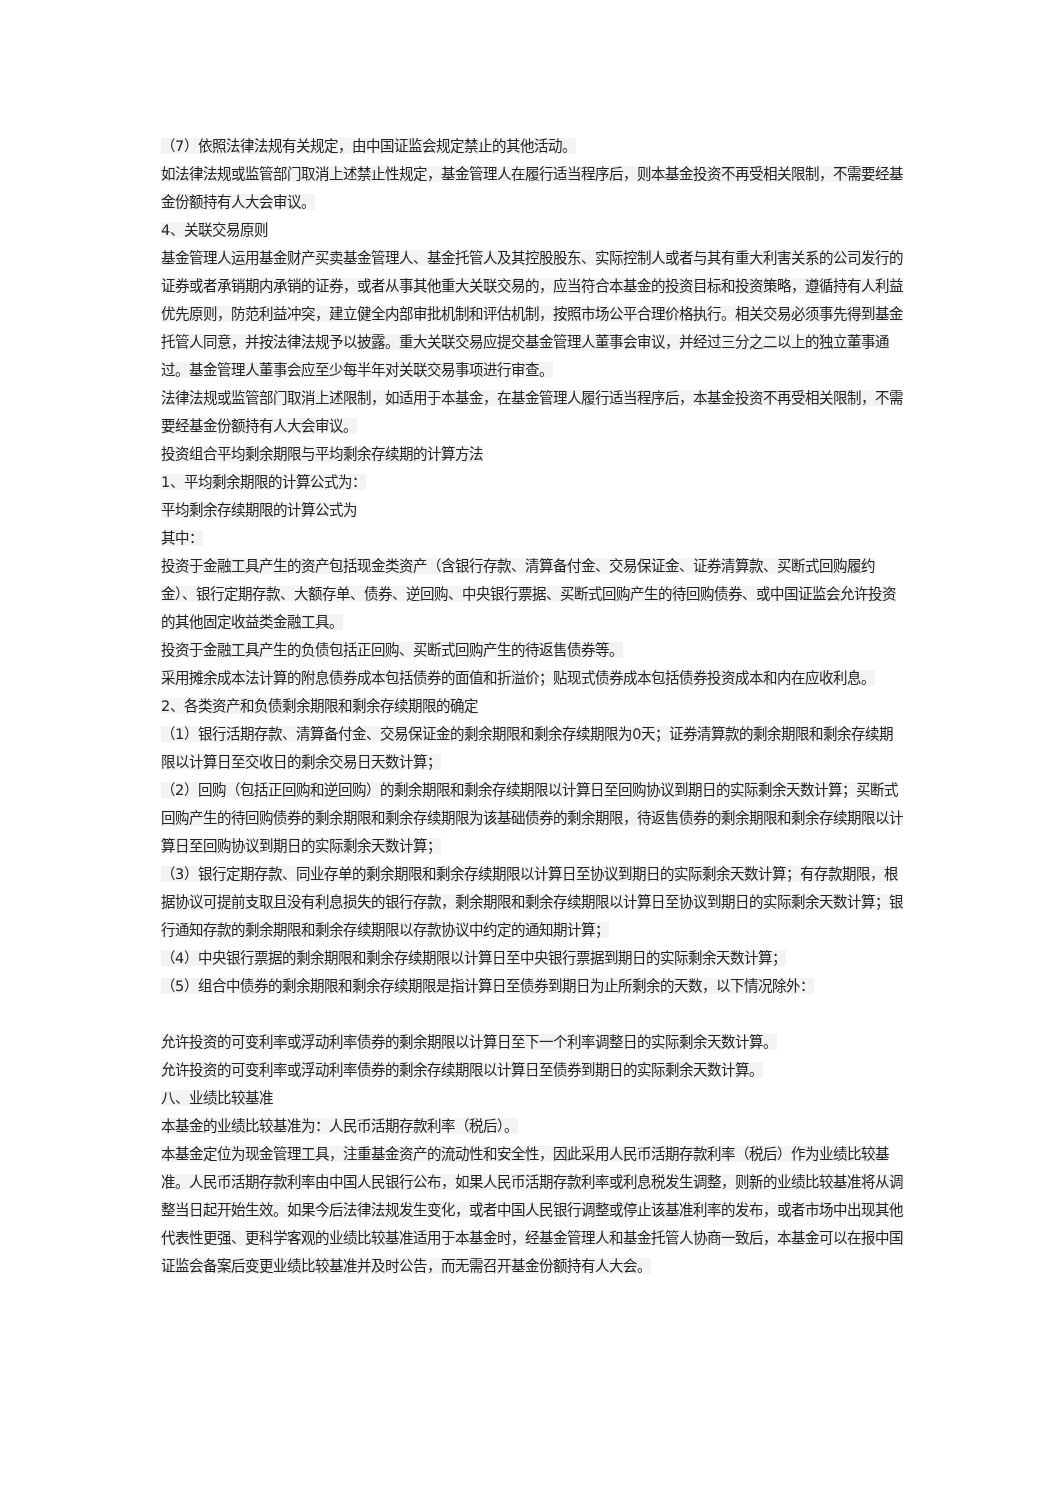（7）依照法律法规有关规定，由中国证监会规定禁止的其他活动。
如法律法规或监管部门取消上述禁止性规定，基金管理人在履行适当程序后，则本基金投资不再受相关限制，不需要经基金份额持有人大会审议。
4、关联交易原则
基金管理人运用基金财产买卖基金管理人、基金托管人及其控股股东、实际控制人或者与其有重大利害关系的公司发行的证券或者承销期内承销的证券，或者从事其他重大关联交易的，应当符合本基金的投资目标和投资策略，遵循持有人利益优先原则，防范利益冲突，建立健全内部审批机制和评估机制，按照市场公平合理价格执行。相关交易必须事先得到基金托管人同意，并按法律法规予以披露。重大关联交易应提交基金管理人董事会审议，并经过三分之二以上的独立董事通过。基金管理人董事会应至少每半年对关联交易事项进行审查。
法律法规或监管部门取消上述限制，如适用于本基金，在基金管理人履行适当程序后，本基金投资不再受相关限制，不需要经基金份额持有人大会审议。
投资组合平均剩余期限与平均剩余存续期的计算方法
1、平均剩余期限的计算公式为：
平均剩余存续期限的计算公式为
其中：
投资于金融工具产生的资产包括现金类资产（含银行存款、清算备付金、交易保证金、证券清算款、买断式回购履约金）、银行定期存款、大额存单、债券、逆回购、中央银行票据、买断式回购产生的待回购债券、或中国证监会允许投资的其他固定收益类金融工具。
投资于金融工具产生的负债包括正回购、买断式回购产生的待返售债券等。
采用摊余成本法计算的附息债券成本包括债券的面值和折溢价；贴现式债券成本包括债券投资成本和内在应收利息。
2、各类资产和负债剩余期限和剩余存续期限的确定
（1）银行活期存款、清算备付金、交易保证金的剩余期限和剩余存续期限为0天；证券清算款的剩余期限和剩余存续期限以计算日至交收日的剩余交易日天数计算；
（2）回购（包括正回购和逆回购）的剩余期限和剩余存续期限以计算日至回购协议到期日的实际剩余天数计算；买断式回购产生的待回购债券的剩余期限和剩余存续期限为该基础债券的剩余期限，待返售债券的剩余期限和剩余存续期限以计算日至回购协议到期日的实际剩余天数计算；
（3）银行定期存款、同业存单的剩余期限和剩余存续期限以计算日至协议到期日的实际剩余天数计算；有存款期限，根据协议可提前支取且没有利息损失的银行存款，剩余期限和剩余存续期限以计算日至协议到期日的实际剩余天数计算；银行通知存款的剩余期限和剩余存续期限以存款协议中约定的通知期计算；
（4）中央银行票据的剩余期限和剩余存续期限以计算日至中央银行票据到期日的实际剩余天数计算；
（5）组合中债券的剩余期限和剩余存续期限是指计算日至债券到期日为止所剩余的天数，以下情况除外：
允许投资的可变利率或浮动利率债券的剩余期限以计算日至下一个利率调整日的实际剩余天数计算。
允许投资的可变利率或浮动利率债券的剩余存续期限以计算日至债券到期日的实际剩余天数计算。
八、业绩比较基准
本基金的业绩比较基准为：人民币活期存款利率（税后）。
本基金定位为现金管理工具，注重基金资产的流动性和安全性，因此采用人民币活期存款利率（税后）作为业绩比较基准。人民币活期存款利率由中国人民银行公布，如果人民币活期存款利率或利息税发生调整，则新的业绩比较基准将从调整当日起开始生效。如果今后法律法规发生变化，或者中国人民银行调整或停止该基准利率的发布，或者市场中出现其他代表性更强、更科学客观的业绩比较基准适用于本基金时，经基金管理人和基金托管人协商一致后，本基金可以在报中国证监会备案后变更业绩比较基准并及时公告，而无需召开基金份额持有人大会。